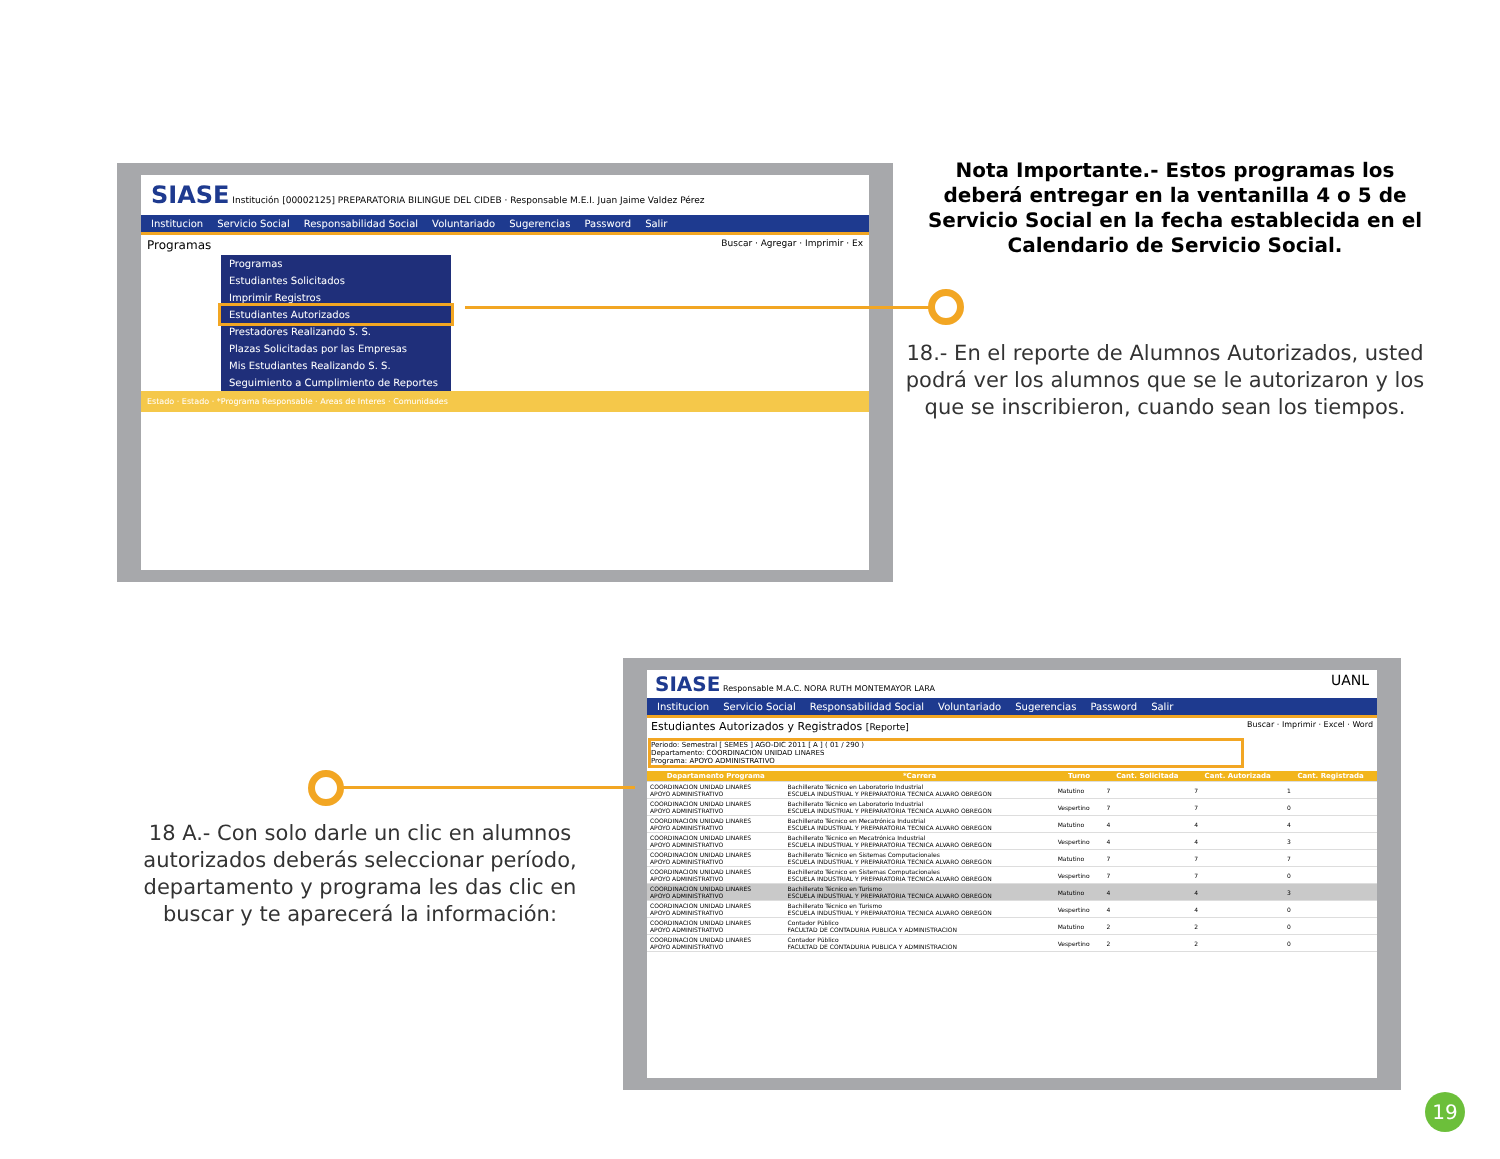SIASE Institución [00002125] PREPARATORIA BILINGUE DEL CIDEB · Responsable M.E.I. Juan Jaime Valdez Pérez
Institucion Servicio Social Responsabilidad Social Voluntariado Sugerencias Password Salir
Programas Buscar · Agregar · Imprimir · Ex
Programas
Estudiantes Solicitados
Imprimir Registros
Estudiantes Autorizados
Prestadores Realizando S. S.
Plazas Solicitadas por las Empresas
Mis Estudiantes Realizando S. S.
Seguimiento a Cumplimiento de Reportes
Estado · Estado · *Programa Responsable · Areas de Interes · Comunidades
Nota Importante.- Estos programas los deberá entregar en la ventanilla 4 o 5 de Servicio Social en la fecha establecida en el Calendario de Servicio Social.
18.- En el reporte de Alumnos Autorizados, usted podrá ver los alumnos que se le autorizaron y los que se inscribieron, cuando sean los tiempos.
SIASE Responsable M.A.C. NORA RUTH MONTEMAYOR LARA UANL
Institucion Servicio Social Responsabilidad Social Voluntariado Sugerencias Password Salir
Estudiantes Autorizados y Registrados [Reporte] Buscar · Imprimir · Excel · Word
Periodo: Semestral [ SEMES ] AGO-DIC 2011 [ A ] ( 01 / 290 )
Departamento: COORDINACION UNIDAD LINARES
Programa: APOYO ADMINISTRATIVO
| Departamento Programa | *Carrera | Turno | Cant. Solicitada | Cant. Autorizada | Cant. Registrada |
| --- | --- | --- | --- | --- | --- |
| COORDINACION UNIDAD LINARES APOYO ADMINISTRATIVO | Bachillerato Técnico en Laboratorio Industrial ESCUELA INDUSTRIAL Y PREPARATORIA TECNICA ALVARO OBREGON | Matutino | 7 | 7 | 1 |
| COORDINACION UNIDAD LINARES APOYO ADMINISTRATIVO | Bachillerato Técnico en Laboratorio Industrial ESCUELA INDUSTRIAL Y PREPARATORIA TECNICA ALVARO OBREGON | Vespertino | 7 | 7 | 0 |
| COORDINACION UNIDAD LINARES APOYO ADMINISTRATIVO | Bachillerato Técnico en Mecatrónica Industrial ESCUELA INDUSTRIAL Y PREPARATORIA TECNICA ALVARO OBREGON | Matutino | 4 | 4 | 4 |
| COORDINACION UNIDAD LINARES APOYO ADMINISTRATIVO | Bachillerato Técnico en Mecatrónica Industrial ESCUELA INDUSTRIAL Y PREPARATORIA TECNICA ALVARO OBREGON | Vespertino | 4 | 4 | 3 |
| COORDINACION UNIDAD LINARES APOYO ADMINISTRATIVO | Bachillerato Técnico en Sistemas Computacionales ESCUELA INDUSTRIAL Y PREPARATORIA TECNICA ALVARO OBREGON | Matutino | 7 | 7 | 7 |
| COORDINACION UNIDAD LINARES APOYO ADMINISTRATIVO | Bachillerato Técnico en Sistemas Computacionales ESCUELA INDUSTRIAL Y PREPARATORIA TECNICA ALVARO OBREGON | Vespertino | 7 | 7 | 0 |
| COORDINACION UNIDAD LINARES APOYO ADMINISTRATIVO | Bachillerato Técnico en Turismo ESCUELA INDUSTRIAL Y PREPARATORIA TECNICA ALVARO OBREGON | Matutino | 4 | 4 | 3 |
| COORDINACION UNIDAD LINARES APOYO ADMINISTRATIVO | Bachillerato Técnico en Turismo ESCUELA INDUSTRIAL Y PREPARATORIA TECNICA ALVARO OBREGON | Vespertino | 4 | 4 | 0 |
| COORDINACION UNIDAD LINARES APOYO ADMINISTRATIVO | Contador Público FACULTAD DE CONTADURIA PUBLICA Y ADMINISTRACION | Matutino | 2 | 2 | 0 |
| COORDINACION UNIDAD LINARES APOYO ADMINISTRATIVO | Contador Público FACULTAD DE CONTADURIA PUBLICA Y ADMINISTRACION | Vespertino | 2 | 2 | 0 |
18 A.- Con solo darle un clic en alumnos autorizados deberás seleccionar período, departamento y programa les das clic en buscar y te aparecerá la información:
19